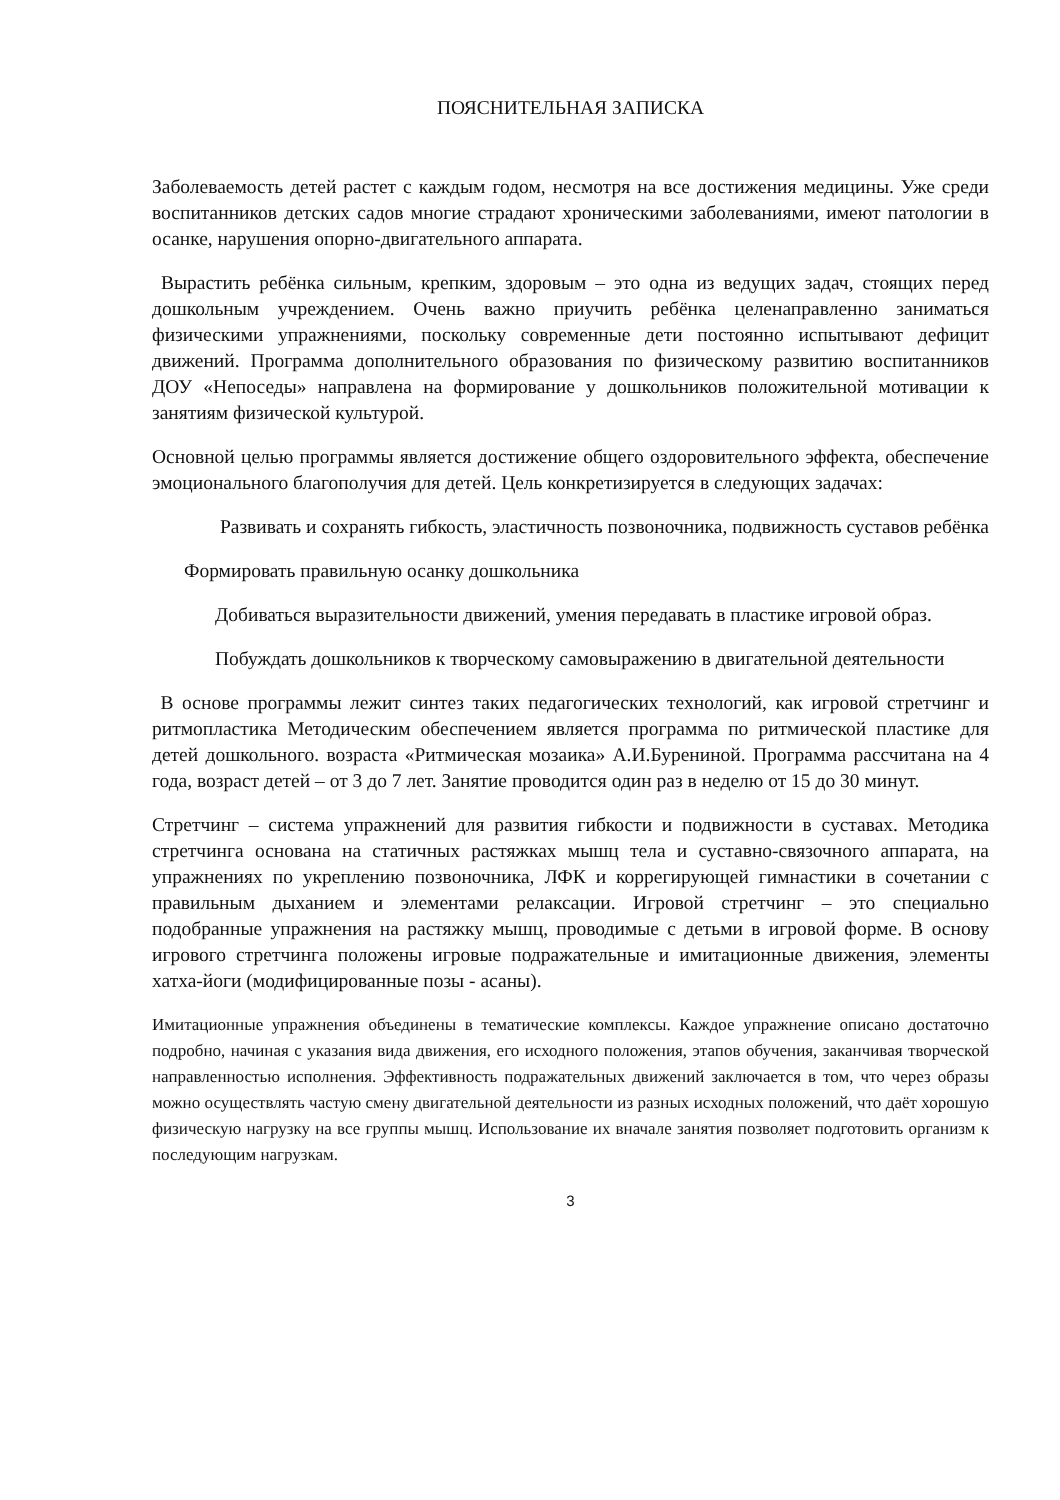ПОЯСНИТЕЛЬНАЯ ЗАПИСКА
Заболеваемость детей растет с каждым годом, несмотря на все достижения медицины. Уже среди воспитанников детских садов многие страдают хроническими заболеваниями, имеют патологии в осанке, нарушения опорно-двигательного аппарата.
Вырастить ребёнка сильным, крепким, здоровым – это одна из ведущих задач, стоящих перед дошкольным учреждением. Очень важно приучить ребёнка целенаправленно заниматься физическими упражнениями, поскольку современные дети постоянно испытывают дефицит движений. Программа дополнительного образования по физическому развитию воспитанников ДОУ «Непоседы» направлена на формирование у дошкольников положительной мотивации к занятиям физической культурой.
Основной целью программы является достижение общего оздоровительного эффекта, обеспечение эмоционального благополучия для детей. Цель конкретизируется в следующих задачах:
Развивать и сохранять гибкость, эластичность позвоночника, подвижность суставов ребёнка
Формировать правильную осанку дошкольника
Добиваться выразительности движений, умения передавать в пластике игровой образ.
Побуждать дошкольников к творческому самовыражению в двигательной деятельности
В основе программы лежит синтез таких педагогических технологий, как игровой стретчинг и ритмопластика Методическим обеспечением является программа по ритмической пластике для детей дошкольного. возраста «Ритмическая мозаика» А.И.Бурениной. Программа рассчитана на 4 года, возраст детей – от 3 до 7 лет. Занятие проводится один раз в неделю от 15 до 30 минут.
Стретчинг – система упражнений для развития гибкости и подвижности в суставах. Методика стретчинга основана на статичных растяжках мышц тела и суставно-связочного аппарата, на упражнениях по укреплению позвоночника, ЛФК и коррегирующей гимнастики в сочетании с правильным дыханием и элементами релаксации. Игровой стретчинг – это специально подобранные упражнения на растяжку мышц, проводимые с детьми в игровой форме. В основу игрового стретчинга положены игровые подражательные и имитационные движения, элементы хатха-йоги (модифицированные позы - асаны).
Имитационные упражнения объединены в тематические комплексы. Каждое упражнение описано достаточно подробно, начиная с указания вида движения, его исходного положения, этапов обучения, заканчивая творческой направленностью исполнения. Эффективность подражательных движений заключается в том, что через образы можно осуществлять частую смену двигательной деятельности из разных исходных положений, что даёт хорошую физическую нагрузку на все группы мышц. Использование их вначале занятия позволяет подготовить организм к последующим нагрузкам.
3